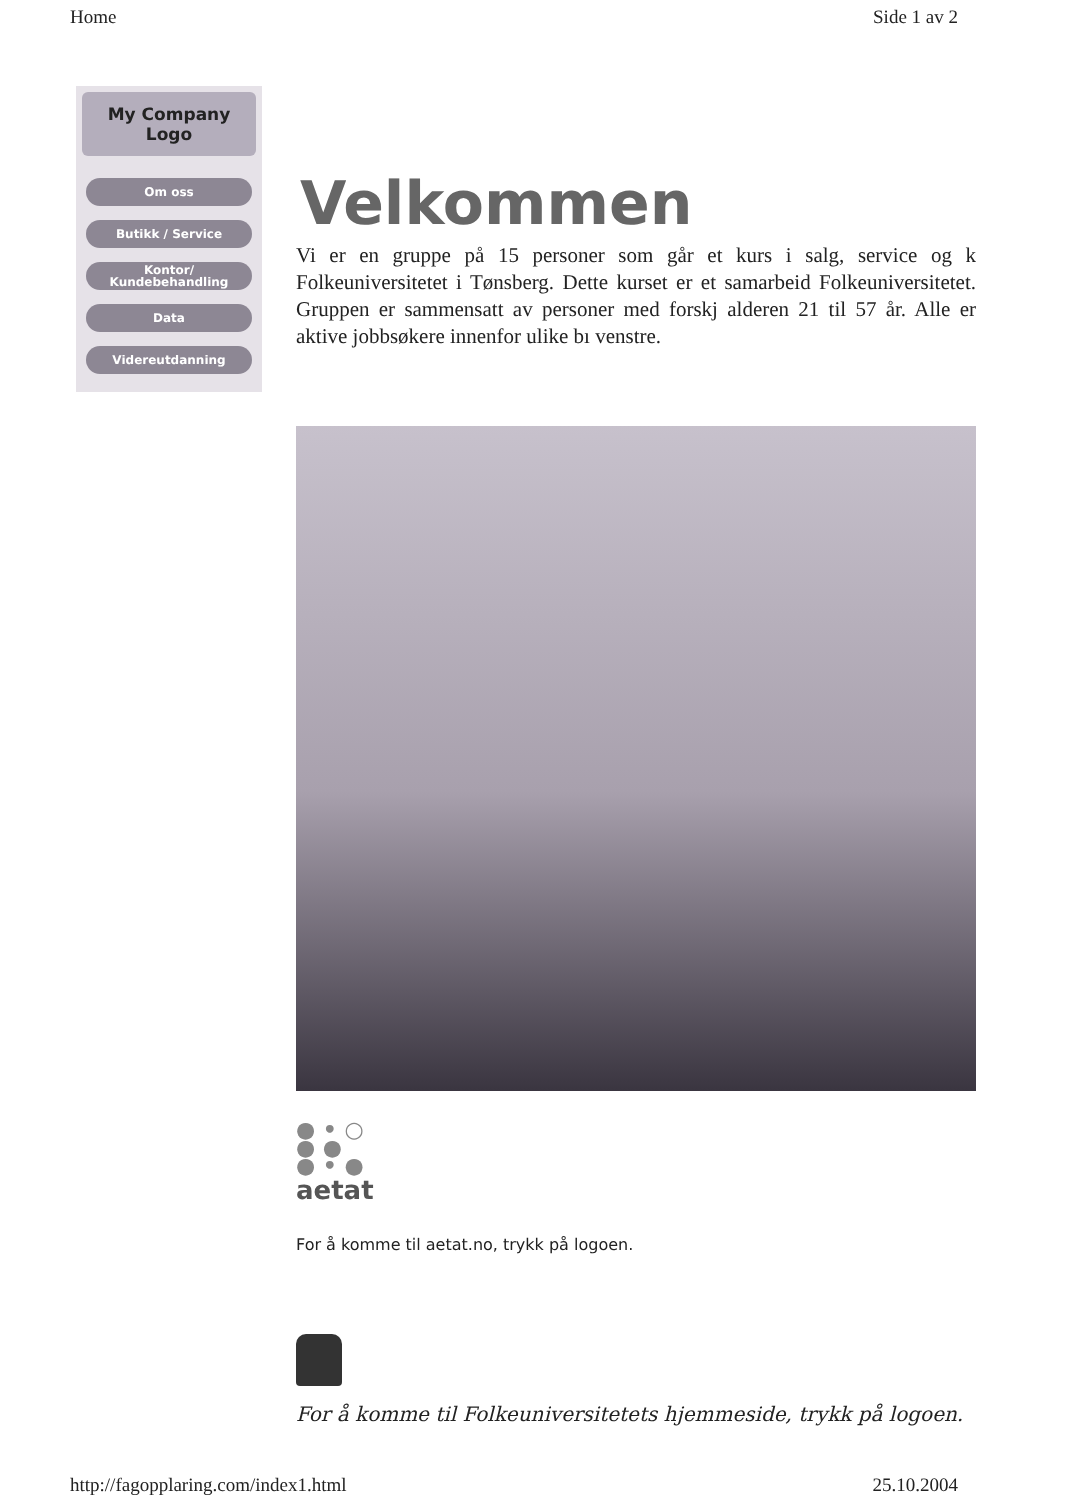Home Side 1 av 2
My Company
Logo
Om oss
Butikk / Service
Kontor/
Kundebehandling
Data
Videreutdanning
Velkommen
Vi er en gruppe på 15 personer som går et kurs i salg, service og k Folkeuniversitetet i Tønsberg. Dette kurset er et samarbeid Folkeuniversitetet. Gruppen er sammensatt av personer med forskj alderen 21 til 57 år. Alle er aktive jobbsøkere innenfor ulike bı venstre.
● • ○
● ●
● • ●
aetat
For å komme til aetat.no, trykk på logoen.
For å komme til Folkeuniversitetets hjemmeside, trykk på logoen.
http://fagopplaring.com/index1.html 25.10.2004